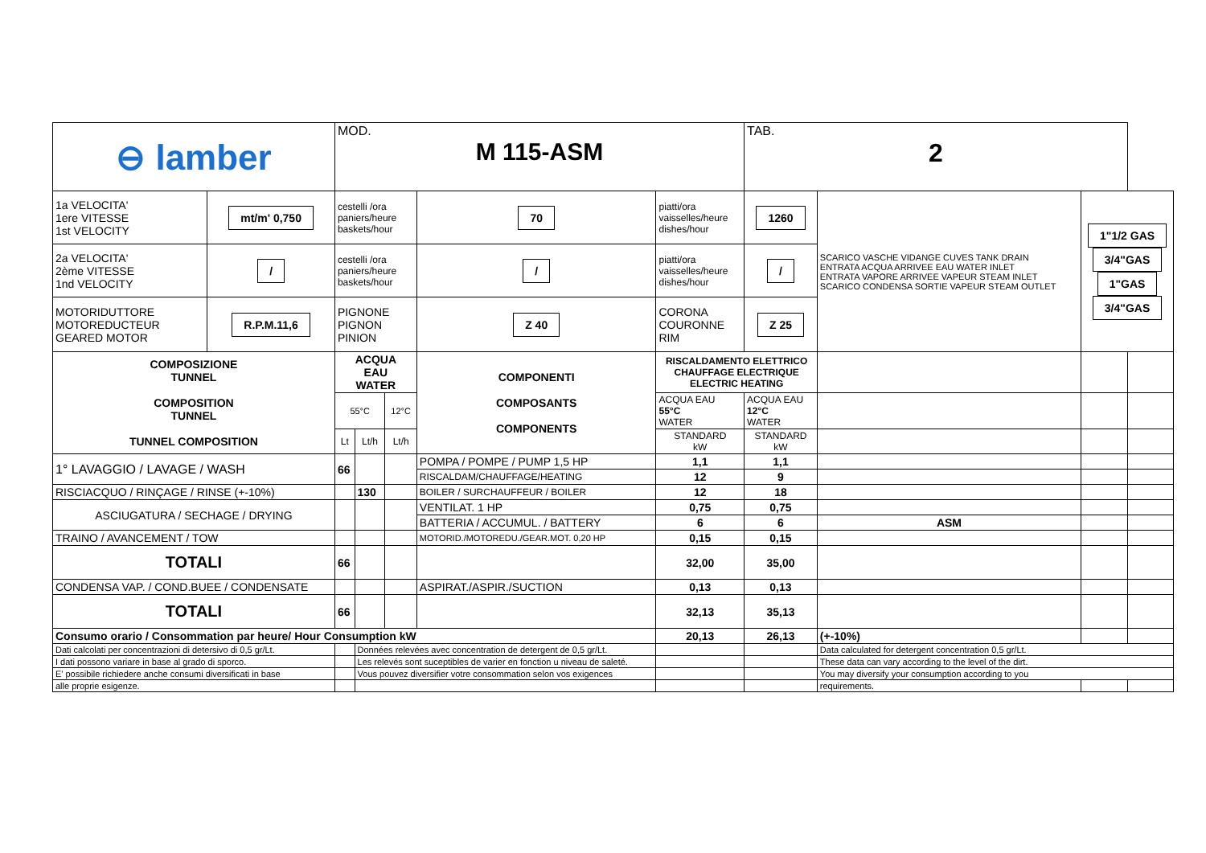| ⊖ lamber | | MOD. M 115-ASM | | | | | TAB. 2 | | | |
| 1a VELOCITA' 1ere VITESSE 1st VELOCITY | mt/m' 0,750 | cestelli /ora paniers/heure baskets/hour | | | 70 | piatti/ora vaisselles/heure dishes/hour | 1260 | SCARICO VASCHE VIDANGE CUVES TANK DRAIN ENTRATA ACQUA ARRIVEE EAU WATER INLET ENTRATA VAPORE ARRIVEE VAPEUR STEAM INLET SCARICO CONDENSA SORTIE VAPEUR STEAM OUTLET | 1"1/2 GAS 3/4"GAS 1"GAS 3/4"GAS | |
| 2a VELOCITA' 2ème VITESSE 1nd VELOCITY | / | cestelli /ora paniers/heure baskets/hour | | | / | piatti/ora vaisselles/heure dishes/hour | / | | | |
| MOTORIDUTTORE MOTOREDUCTEUR GEARED MOTOR | R.P.M.11,6 | PIGNONE PIGNON PINION | | | Z 40 | CORONA COURONNE RIM | Z 25 | | | |
| COMPOSIZIONE TUNNEL COMPOSITION TUNNEL TUNNEL COMPOSITION | | ACQUA EAU WATER | | | COMPONENTI COMPOSANTS COMPONENTS | RISCALDAMENTO ELETTRICO CHAUFFAGE ELECTRIQUE ELECTRIC HEATING | | | | |
| | | 55°C | | 12°C | | ACQUA EAU 55°C WATER | ACQUA EAU 12°C WATER | | | |
| | | Lt | Lt/h | Lt/h | | STANDARD kW | STANDARD kW | | | |
| 1° LAVAGGIO / LAVAGE / WASH | | 66 | | | POMPA / POMPE / PUMP 1,5 HP | 1,1 | 1,1 | | | |
| | | | | | RISCALDAM/CHAUFFAGE/HEATING | 12 | 9 | | | |
| RISCIACQUO / RINÇAGE / RINSE (+-10%) | | | 130 | | BOILER / SURCHAUFFEUR / BOILER | 12 | 18 | | | |
| ASCIUGATURA / SECHAGE / DRYING | | | | | VENTILAT. 1 HP | 0,75 | 0,75 | | | |
| | | | | | BATTERIA / ACCUMUL. / BATTERY | 6 | 6 | ASM | | |
| TRAINO / AVANCEMENT / TOW | | | | | MOTORID./MOTOREDU./GEAR.MOT. 0,20 HP | 0,15 | 0,15 | | | |
| TOTALI | | 66 | | | | 32,00 | 35,00 | | | |
| CONDENSA VAP. / COND.BUEE / CONDENSATE | | | | | ASPIRAT./ASPIR./SUCTION | 0,13 | 0,13 | | | |
| TOTALI | | 66 | | | | 32,13 | 35,13 | | | |
| Consumo orario / Consommation par heure/ Hour Consumption kW | | | | | | 20,13 | 26,13 | (+-10%) | | |
| Dati calcolati per concentrazioni di detersivo di 0,5 gr/Lt. | | | Données relevées avec concentration de detergent de 0,5 gr/Lt. | | | | | Data calculated for detergent concentration 0,5 gr/Lt. | | |
| I dati possono variare in base al grado di sporco. | | | Les relevés sont suceptibles de varier en fonction u niveau de saleté. | | | | | These data can vary according to the level of the dirt. | | |
| E' possibile richiedere anche consumi diversificati in base | | | Vous pouvez diversifier votre consommation selon vos exigences | | | | | You may diversify your consumption according to you | | |
| alle proprie esigenze. | | | | | | | | requirements. | | |